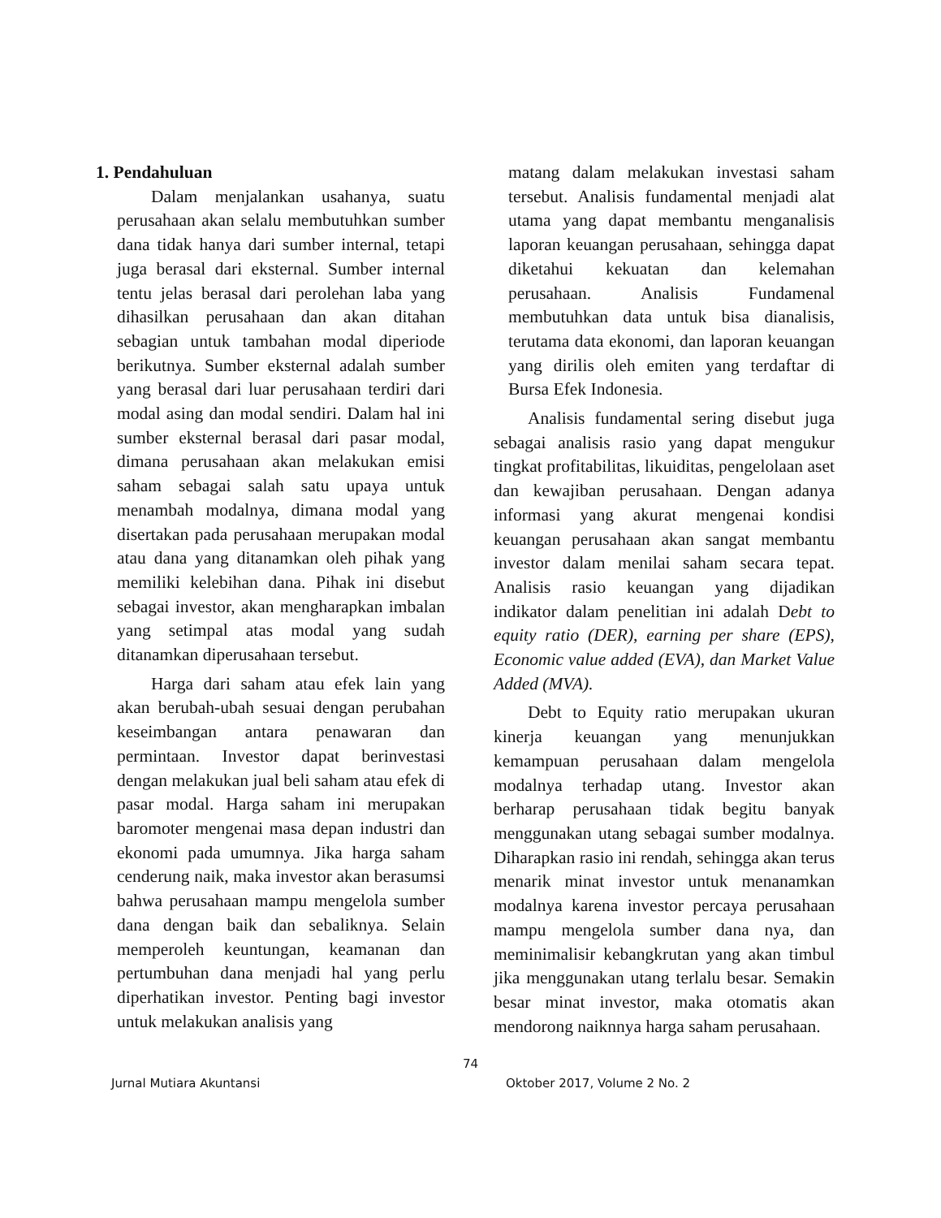1. Pendahuluan
Dalam menjalankan usahanya, suatu perusahaan akan selalu membutuhkan sumber dana tidak hanya dari sumber internal, tetapi juga berasal dari eksternal. Sumber internal tentu jelas berasal dari perolehan laba yang dihasilkan perusahaan dan akan ditahan sebagian untuk tambahan modal diperiode berikutnya. Sumber eksternal adalah sumber yang berasal dari luar perusahaan terdiri dari modal asing dan modal sendiri. Dalam hal ini sumber eksternal berasal dari pasar modal, dimana perusahaan akan melakukan emisi saham sebagai salah satu upaya untuk menambah modalnya, dimana modal yang disertakan pada perusahaan merupakan modal atau dana yang ditanamkan oleh pihak yang memiliki kelebihan dana. Pihak ini disebut sebagai investor, akan mengharapkan imbalan yang setimpal atas modal yang sudah ditanamkan diperusahaan tersebut.
Harga dari saham atau efek lain yang akan berubah-ubah sesuai dengan perubahan keseimbangan antara penawaran dan permintaan. Investor dapat berinvestasi dengan melakukan jual beli saham atau efek di pasar modal. Harga saham ini merupakan baromoter mengenai masa depan industri dan ekonomi pada umumnya. Jika harga saham cenderung naik, maka investor akan berasumsi bahwa perusahaan mampu mengelola sumber dana dengan baik dan sebaliknya. Selain memperoleh keuntungan, keamanan dan pertumbuhan dana menjadi hal yang perlu diperhatikan investor. Penting bagi investor untuk melakukan analisis yang
matang dalam melakukan investasi saham tersebut. Analisis fundamental menjadi alat utama yang dapat membantu menganalisis laporan keuangan perusahaan, sehingga dapat diketahui kekuatan dan kelemahan perusahaan. Analisis Fundamenal membutuhkan data untuk bisa dianalisis, terutama data ekonomi, dan laporan keuangan yang dirilis oleh emiten yang terdaftar di Bursa Efek Indonesia.
Analisis fundamental sering disebut juga sebagai analisis rasio yang dapat mengukur tingkat profitabilitas, likuiditas, pengelolaan aset dan kewajiban perusahaan. Dengan adanya informasi yang akurat mengenai kondisi keuangan perusahaan akan sangat membantu investor dalam menilai saham secara tepat. Analisis rasio keuangan yang dijadikan indikator dalam penelitian ini adalah Debt to equity ratio (DER), earning per share (EPS), Economic value added (EVA), dan Market Value Added (MVA).
Debt to Equity ratio merupakan ukuran kinerja keuangan yang menunjukkan kemampuan perusahaan dalam mengelola modalnya terhadap utang. Investor akan berharap perusahaan tidak begitu banyak menggunakan utang sebagai sumber modalnya. Diharapkan rasio ini rendah, sehingga akan terus menarik minat investor untuk menanamkan modalnya karena investor percaya perusahaan mampu mengelola sumber dana nya, dan meminimalisir kebangkrutan yang akan timbul jika menggunakan utang terlalu besar. Semakin besar minat investor, maka otomatis akan mendorong naiknnya harga saham perusahaan.
74
Jurnal Mutiara Akuntansi Oktober 2017, Volume 2 No. 2